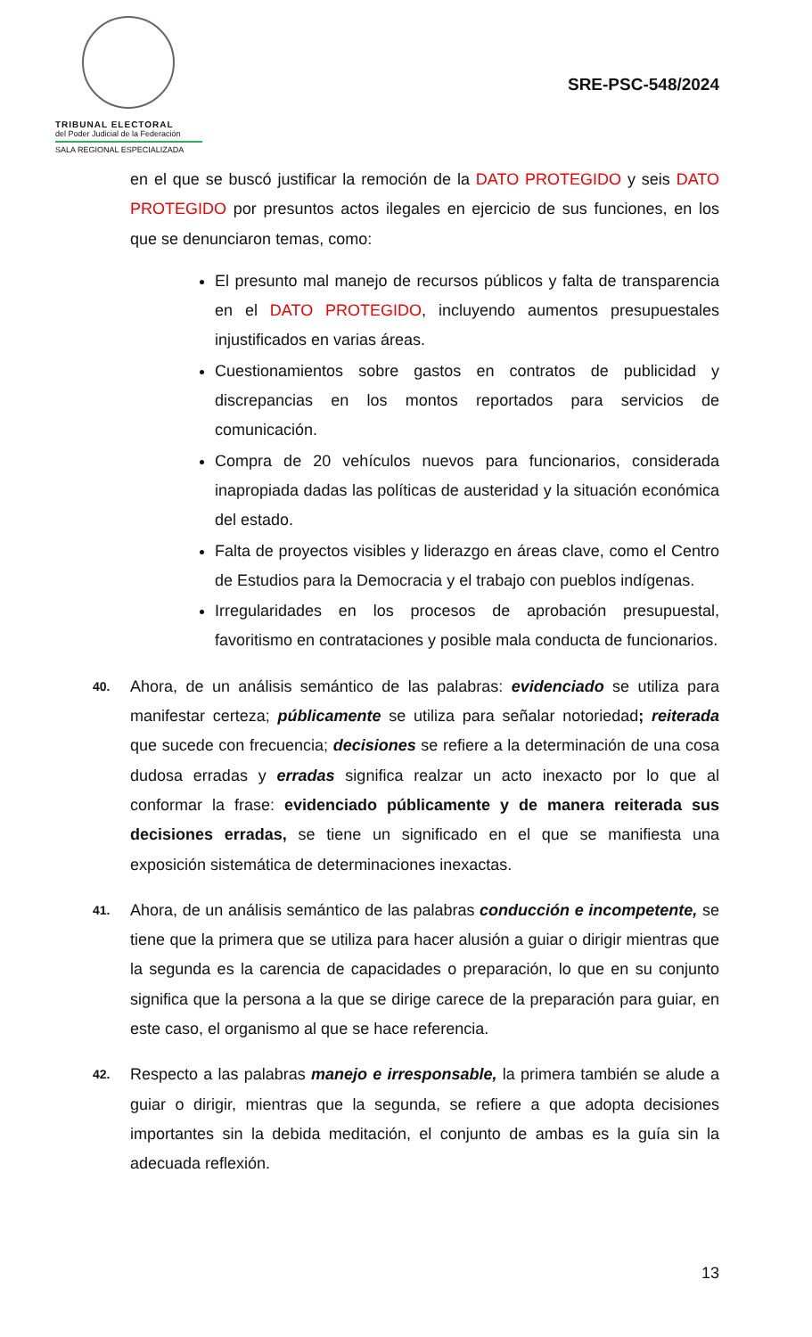TRIBUNAL ELECTORAL
del Poder Judicial de la Federación
SALA REGIONAL ESPECIALIZADA
SRE-PSC-548/2024
en el que se buscó justificar la remoción de la DATO PROTEGIDO y seis DATO PROTEGIDO por presuntos actos ilegales en ejercicio de sus funciones, en los que se denunciaron temas, como:
El presunto mal manejo de recursos públicos y falta de transparencia en el DATO PROTEGIDO, incluyendo aumentos presupuestales injustificados en varias áreas.
Cuestionamientos sobre gastos en contratos de publicidad y discrepancias en los montos reportados para servicios de comunicación.
Compra de 20 vehículos nuevos para funcionarios, considerada inapropiada dadas las políticas de austeridad y la situación económica del estado.
Falta de proyectos visibles y liderazgo en áreas clave, como el Centro de Estudios para la Democracia y el trabajo con pueblos indígenas.
Irregularidades en los procesos de aprobación presupuestal, favoritismo en contrataciones y posible mala conducta de funcionarios.
40.
Ahora, de un análisis semántico de las palabras: evidenciado se utiliza para manifestar certeza; públicamente se utiliza para señalar notoriedad; reiterada que sucede con frecuencia; decisiones se refiere a la determinación de una cosa dudosa erradas y erradas significa realzar un acto inexacto por lo que al conformar la frase: evidenciado públicamente y de manera reiterada sus decisiones erradas, se tiene un significado en el que se manifiesta una exposición sistemática de determinaciones inexactas.
41.
Ahora, de un análisis semántico de las palabras conducción e incompetente, se tiene que la primera que se utiliza para hacer alusión a guiar o dirigir mientras que la segunda es la carencia de capacidades o preparación, lo que en su conjunto significa que la persona a la que se dirige carece de la preparación para guiar, en este caso, el organismo al que se hace referencia.
42.
Respecto a las palabras manejo e irresponsable, la primera también se alude a guiar o dirigir, mientras que la segunda, se refiere a que adopta decisiones importantes sin la debida meditación, el conjunto de ambas es la guía sin la adecuada reflexión.
13